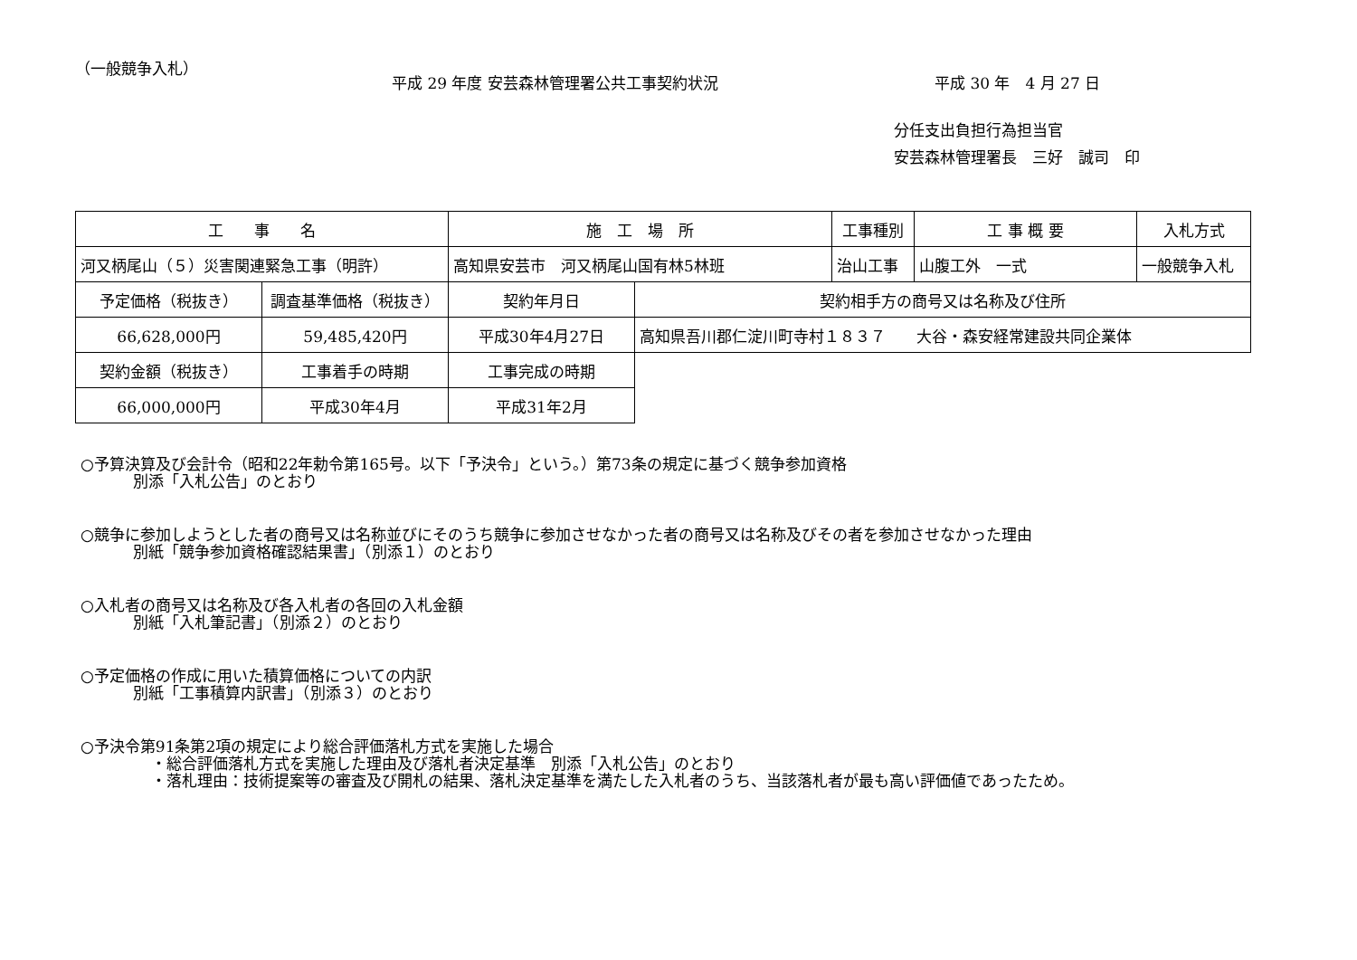（一般競争入札）
平成 29 年度 安芸森林管理署公共工事契約状況 平成 30 年　4 月 27 日
分任支出負担行為担当官
安芸森林管理署長　三好　誠司　印
| 工 事 名 | | 施 工 場 所 | | 工事種別 | 工 事 概 要 | 入札方式 |
| --- | --- | --- | --- | --- | --- | --- |
| 河又柄尾山（５）災害関連緊急工事（明許） | | 高知県安芸市 河又柄尾山国有林5林班 | | 治山工事 | 山腹工外 一式 | 一般競争入札 |
| 予定価格（税抜き） | 調査基準価格（税抜き） | 契約年月日 | 契約相手方の商号又は名称及び住所 | | | |
| 66,628,000円 | 59,485,420円 | 平成30年4月27日 | 高知県吾川郡仁淀川町寺村１８３７ 大谷・森安経常建設共同企業体 | | | |
| 契約金額（税抜き） | 工事着手の時期 | 工事完成の時期 | | | | |
| 66,000,000円 | 平成30年4月 | 平成31年2月 | | | | |
○予算決算及び会計令（昭和22年勅令第165号。以下「予決令」という。）第73条の規定に基づく競争参加資格
別添「入札公告」のとおり
○競争に参加しようとした者の商号又は名称並びにそのうち競争に参加させなかった者の商号又は名称及びその者を参加させなかった理由
別紙「競争参加資格確認結果書」（別添１）のとおり
○入札者の商号又は名称及び各入札者の各回の入札金額
別紙「入札筆記書」（別添２）のとおり
○予定価格の作成に用いた積算価格についての内訳
別紙「工事積算内訳書」（別添３）のとおり
○予決令第91条第2項の規定により総合評価落札方式を実施した場合
・総合評価落札方式を実施した理由及び落札者決定基準　別添「入札公告」のとおり
・落札理由：技術提案等の審査及び開札の結果、落札決定基準を満たした入札者のうち、当該落札者が最も高い評価値であったため。